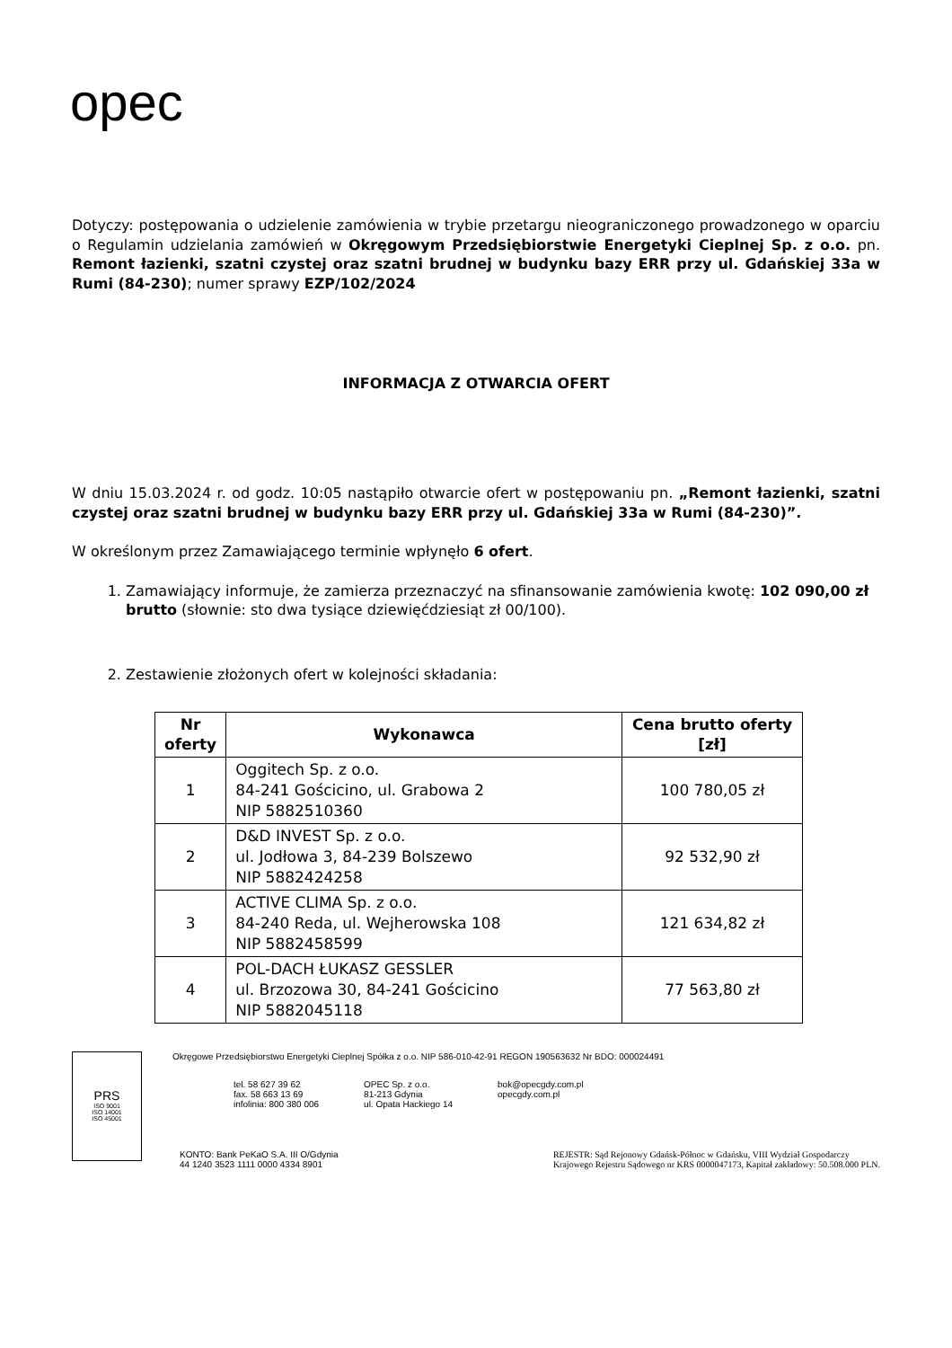opec
Dotyczy: postępowania o udzielenie zamówienia w trybie przetargu nieograniczonego prowadzonego w oparciu o Regulamin udzielania zamówień w Okręgowym Przedsiębiorstwie Energetyki Cieplnej Sp. z o.o. pn. Remont łazienki, szatni czystej oraz szatni brudnej w budynku bazy ERR przy ul. Gdańskiej 33a w Rumi (84-230); numer sprawy EZP/102/2024
INFORMACJA Z OTWARCIA OFERT
W dniu 15.03.2024 r. od godz. 10:05 nastąpiło otwarcie ofert w postępowaniu pn. „Remont łazienki, szatni czystej oraz szatni brudnej w budynku bazy ERR przy ul. Gdańskiej 33a w Rumi (84-230)”.
W określonym przez Zamawiającego terminie wpłynęło 6 ofert.
1. Zamawiający informuje, że zamierza przeznaczyć na sfinansowanie zamówienia kwotę: 102 090,00 zł brutto (słownie: sto dwa tysiące dziewięćdziesiąt zł 00/100).
2. Zestawienie złożonych ofert w kolejności składania:
| Nr oferty | Wykonawca | Cena brutto oferty [zł] |
| --- | --- | --- |
| 1 | Oggitech Sp. z o.o. 84-241 Gościcino, ul. Grabowa 2 NIP 5882510360 | 100 780,05 zł |
| 2 | D&D INVEST Sp. z o.o. ul. Jodłowa 3, 84-239 Bolszewo NIP 5882424258 | 92 532,90 zł |
| 3 | ACTIVE CLIMA Sp. z o.o. 84-240 Reda, ul. Wejherowska 108 NIP 5882458599 | 121 634,82 zł |
| 4 | POL-DACH ŁUKASZ GESSLER ul. Brzozowa 30, 84-241 Gościcino NIP 5882045118 | 77 563,80 zł |
PRS
ISO 9001
ISO 14001
ISO 45001
Okręgowe Przedsiębiorstwo Energetyki Cieplnej Spółka z o.o. NIP 586-010-42-91 REGON 190563632 Nr BDO: 000024491
tel. 58 627 39 62
fax. 58 663 13 69
infolinia: 800 380 006
OPEC Sp. z o.o.
81-213 Gdynia
ul. Opata Hackiego 14
bok@opecgdy.com.pl
opecgdy.com.pl
KONTO: Bank PeKaO S.A. III O/Gdynia
44 1240 3523 1111 0000 4334 8901
REJESTR: Sąd Rejonowy Gdańsk-Północ w Gdańsku, VIII Wydział Gospodarczy
Krajowego Rejestru Sądowego nr KRS 0000047173, Kapitał zakładowy: 50.508.000 PLN.